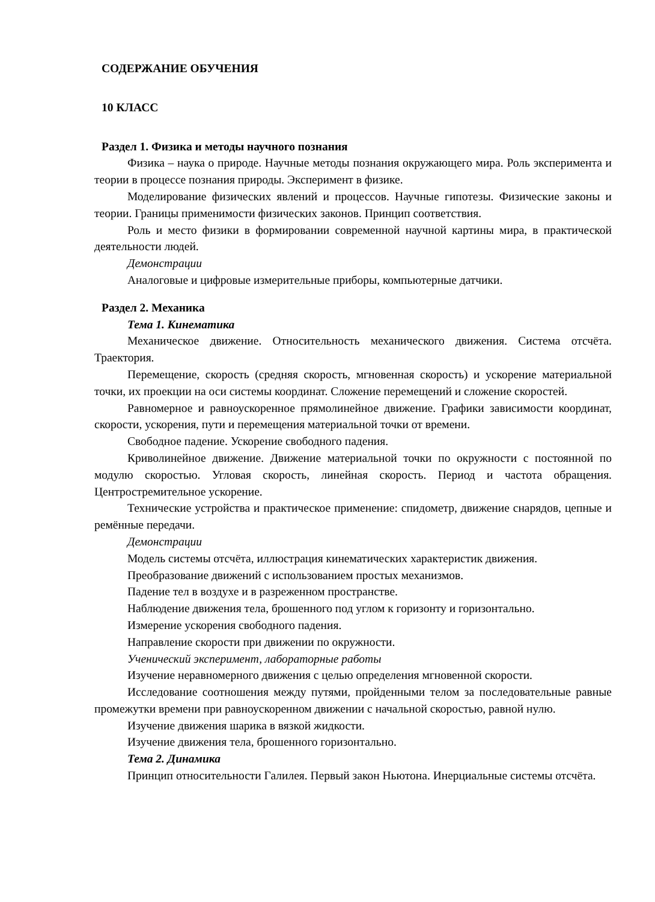СОДЕРЖАНИЕ ОБУЧЕНИЯ
10 КЛАСС
Раздел 1. Физика и методы научного познания
Физика – наука о природе. Научные методы познания окружающего мира. Роль эксперимента и теории в процессе познания природы. Эксперимент в физике.
Моделирование физических явлений и процессов. Научные гипотезы. Физические законы и теории. Границы применимости физических законов. Принцип соответствия.
Роль и место физики в формировании современной научной картины мира, в практической деятельности людей.
Демонстрации
Аналоговые и цифровые измерительные приборы, компьютерные датчики.
Раздел 2. Механика
Тема 1. Кинематика
Механическое движение. Относительность механического движения. Система отсчёта. Траектория.
Перемещение, скорость (средняя скорость, мгновенная скорость) и ускорение материальной точки, их проекции на оси системы координат. Сложение перемещений и сложение скоростей.
Равномерное и равноускоренное прямолинейное движение. Графики зависимости координат, скорости, ускорения, пути и перемещения материальной точки от времени.
Свободное падение. Ускорение свободного падения.
Криволинейное движение. Движение материальной точки по окружности с постоянной по модулю скоростью. Угловая скорость, линейная скорость. Период и частота обращения. Центростремительное ускорение.
Технические устройства и практическое применение: спидометр, движение снарядов, цепные и ремённые передачи.
Демонстрации
Модель системы отсчёта, иллюстрация кинематических характеристик движения.
Преобразование движений с использованием простых механизмов.
Падение тел в воздухе и в разреженном пространстве.
Наблюдение движения тела, брошенного под углом к горизонту и горизонтально.
Измерение ускорения свободного падения.
Направление скорости при движении по окружности.
Ученический эксперимент, лабораторные работы
Изучение неравномерного движения с целью определения мгновенной скорости.
Исследование соотношения между путями, пройденными телом за последовательные равные промежутки времени при равноускоренном движении с начальной скоростью, равной нулю.
Изучение движения шарика в вязкой жидкости.
Изучение движения тела, брошенного горизонтально.
Тема 2. Динамика
Принцип относительности Галилея. Первый закон Ньютона. Инерциальные системы отсчёта.